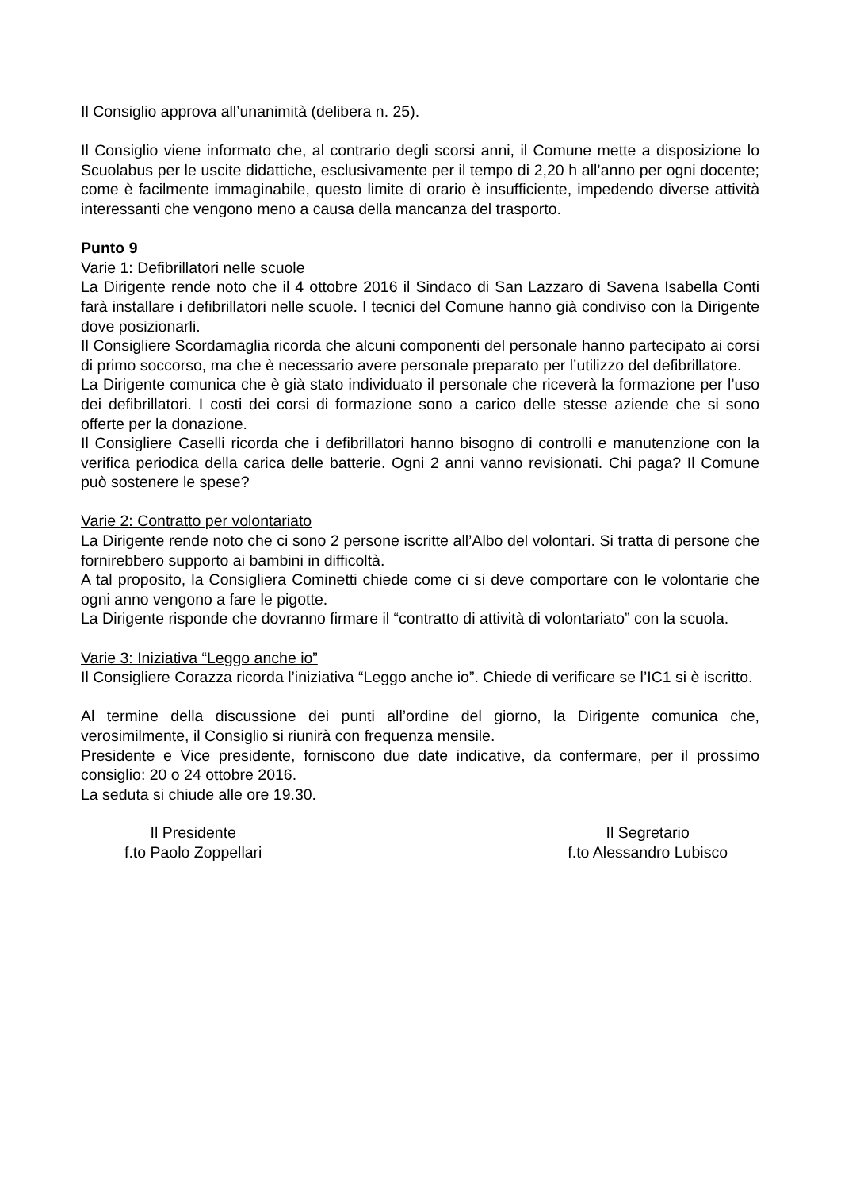Il Consiglio approva all’unanimità (delibera n. 25).
Il Consiglio viene informato che, al contrario degli scorsi anni, il Comune mette a disposizione lo Scuolabus per le uscite didattiche, esclusivamente per il tempo di 2,20 h all’anno per ogni docente; come è facilmente immaginabile, questo limite di orario è insufficiente, impedendo diverse attività interessanti che vengono meno a causa della mancanza del trasporto.
Punto 9
Varie 1: Defibrillatori nelle scuole
La Dirigente rende noto che il 4 ottobre 2016 il Sindaco di San Lazzaro di Savena Isabella Conti farà installare i defibrillatori nelle scuole. I tecnici del Comune hanno già condiviso con la Dirigente dove posizionarli.
Il Consigliere Scordamaglia ricorda che alcuni componenti del personale hanno partecipato ai corsi di primo soccorso, ma che è necessario avere personale preparato per l’utilizzo del defibrillatore.
La Dirigente comunica che è già stato individuato il personale che riceverà la formazione per l’uso dei defibrillatori. I costi dei corsi di formazione sono a carico delle stesse aziende che si sono offerte per la donazione.
Il Consigliere Caselli ricorda che i defibrillatori hanno bisogno di controlli e manutenzione con la verifica periodica della carica delle batterie. Ogni 2 anni vanno revisionati. Chi paga? Il Comune può sostenere le spese?
Varie 2: Contratto per volontariato
La Dirigente rende noto che ci sono 2 persone iscritte all’Albo del volontari. Si tratta di persone che fornirebbero supporto ai bambini in difficoltà.
A tal proposito, la Consigliera Cominetti chiede come ci si deve comportare con le volontarie che ogni anno vengono a fare le pigotte.
La Dirigente risponde che dovranno firmare il “contratto di attività di volontariato” con la scuola.
Varie 3: Iniziativa “Leggo anche io”
Il Consigliere Corazza ricorda l’iniziativa “Leggo anche io”. Chiede di verificare se l’IC1 si è iscritto.
Al termine della discussione dei punti all’ordine del giorno, la Dirigente comunica che, verosimilmente, il Consiglio si riunirà con frequenza mensile.
Presidente e Vice presidente, forniscono due date indicative, da confermare, per il prossimo consiglio: 20 o 24 ottobre 2016.
La seduta si chiude alle ore 19.30.
Il Presidente
f.to Paolo Zoppellari
Il Segretario
f.to Alessandro Lubisco